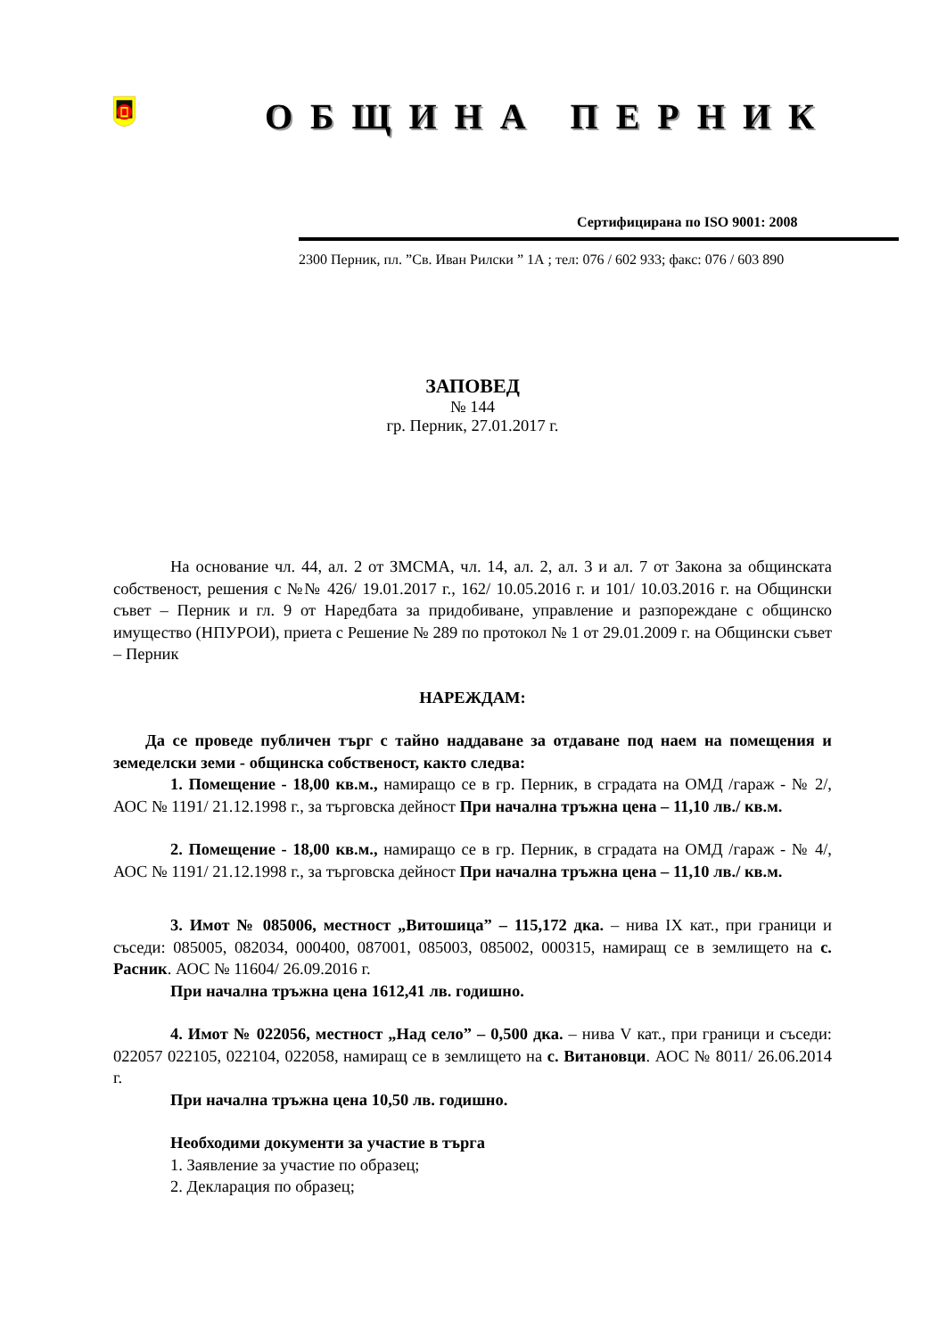ОБЩИНА ПЕРНИК
Сертифицирана по ISO 9001: 2008
2300 Перник, пл. ”Св. Иван Рилски ” 1А ; тел: 076 / 602 933; факс: 076 / 603 890
ЗАПОВЕД
№ 144
гр. Перник, 27.01.2017 г.
На основание чл. 44, ал. 2 от ЗМСМА, чл. 14, ал. 2, ал. 3 и ал. 7 от Закона за общинската собственост, решения с №№ 426/ 19.01.2017 г., 162/ 10.05.2016 г. и 101/ 10.03.2016 г. на Общински съвет – Перник и гл. 9 от Наредбата за придобиване, управление и разпореждане с общинско имущество (НПУРОИ), приета с Решение № 289 по протокол № 1 от 29.01.2009 г. на Общински съвет – Перник
НАРЕЖДАМ:
Да се проведе публичен търг с тайно наддаване за отдаване под наем на помещения и земеделски земи - общинска собственост, както следва:
1. Помещение - 18,00 кв.м., намиращо се в гр. Перник, в сградата на ОМД /гараж - № 2/, АОС № 1191/ 21.12.1998 г., за търговска дейност При начална тръжна цена – 11,10 лв./ кв.м.
2. Помещение - 18,00 кв.м., намиращо се в гр. Перник, в сградата на ОМД /гараж - № 4/, АОС № 1191/ 21.12.1998 г., за търговска дейност При начална тръжна цена – 11,10 лв./ кв.м.
3. Имот № 085006, местност „Витошица” – 115,172 дка. – нива IX кат., при граници и съседи: 085005, 082034, 000400, 087001, 085003, 085002, 000315, намиращ се в землището на с. Расник. АОС № 11604/ 26.09.2016 г.
При начална тръжна цена 1612,41 лв. годишно.
4. Имот № 022056, местност „Над село” – 0,500 дка. – нива V кат., при граници и съседи: 022057 022105, 022104, 022058, намиращ се в землището на с. Витановци. АОС № 8011/ 26.06.2014 г.
При начална тръжна цена 10,50 лв. годишно.
Необходими документи за участие в търга
1. Заявление за участие по образец;
2. Декларация по образец;